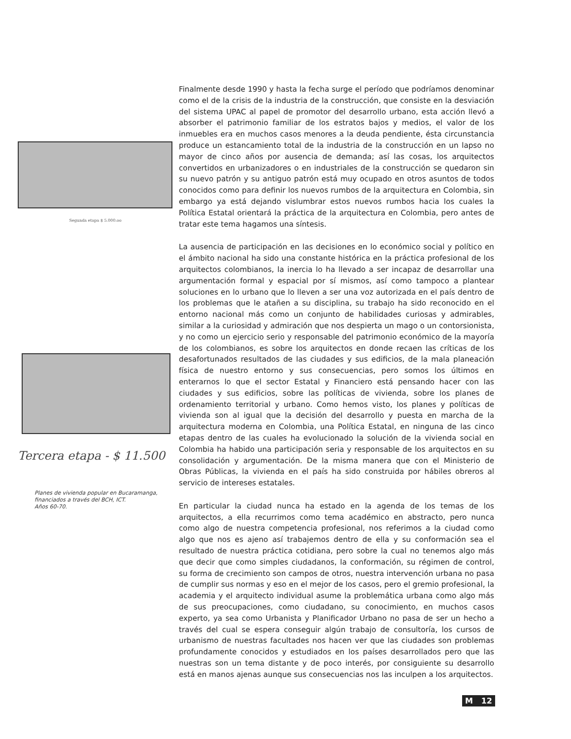Segunda etapa $ 5.000.oo
Tercera etapa - $ 11.500
Planes de vivienda popular en Bucaramanga,
financiados a través del BCH, ICT.
Años 60-70.
Finalmente desde 1990 y hasta la fecha surge el período que podríamos denominar como el de la crisis de la industria de la construcción, que consiste en la desviación del sistema UPAC al papel de promotor del desarrollo urbano, esta acción llevó a absorber el patrimonio familiar de los estratos bajos y medios, el valor de los inmuebles era en muchos casos menores a la deuda pendiente, ésta circunstancia produce un estancamiento total de la industria de la construcción en un lapso no mayor de cinco años por ausencia de demanda; así las cosas, los arquitectos convertidos en urbanizadores o en industriales de la construcción se quedaron sin su nuevo patrón y su antiguo patrón está muy ocupado en otros asuntos de todos conocidos como para definir los nuevos rumbos de la arquitectura en Colombia, sin embargo ya está dejando vislumbrar estos nuevos rumbos hacia los cuales la Política Estatal orientará la práctica de la arquitectura en Colombia, pero antes de tratar este tema hagamos una síntesis.
La ausencia de participación en las decisiones en lo económico social y político en el ámbito nacional ha sido una constante histórica en la práctica profesional de los arquitectos colombianos, la inercia lo ha llevado a ser incapaz de desarrollar una argumentación formal y espacial por sí mismos, así como tampoco a plantear soluciones en lo urbano que lo lleven a ser una voz autorizada en el país dentro de los problemas que le atañen a su disciplina, su trabajo ha sido reconocido en el entorno nacional más como un conjunto de habilidades curiosas y admirables, similar a la curiosidad y admiración que nos despierta un mago o un contorsionista, y no como un ejercicio serio y responsable del patrimonio económico de la mayoría de los colombianos, es sobre los arquitectos en donde recaen las críticas de los desafortunados resultados de las ciudades y sus edificios, de la mala planeación física de nuestro entorno y sus consecuencias, pero somos los últimos en enterarnos lo que el sector Estatal y Financiero está pensando hacer con las ciudades y sus edificios, sobre las políticas de vivienda, sobre los planes de ordenamiento territorial y urbano. Como hemos visto, los planes y políticas de vivienda son al igual que la decisión del desarrollo y puesta en marcha de la arquitectura moderna en Colombia, una Política Estatal, en ninguna de las cinco etapas dentro de las cuales ha evolucionado la solución de la vivienda social en Colombia ha habido una participación seria y responsable de los arquitectos en su consolidación y argumentación. De la misma manera que con el Ministerio de Obras Públicas, la vivienda en el país ha sido construida por hábiles obreros al servicio de intereses estatales.
En particular la ciudad nunca ha estado en la agenda de los temas de los arquitectos, a ella recurrimos como tema académico en abstracto, pero nunca como algo de nuestra competencia profesional, nos referimos a la ciudad como algo que nos es ajeno así trabajemos dentro de ella y su conformación sea el resultado de nuestra práctica cotidiana, pero sobre la cual no tenemos algo más que decir que como simples ciudadanos, la conformación, su régimen de control, su forma de crecimiento son campos de otros, nuestra intervención urbana no pasa de cumplir sus normas y eso en el mejor de los casos, pero el gremio profesional, la academia y el arquitecto individual asume la problemática urbana como algo más de sus preocupaciones, como ciudadano, su conocimiento, en muchos casos experto, ya sea como Urbanista y Planificador Urbano no pasa de ser un hecho a través del cual se espera conseguir algún trabajo de consultoría, los cursos de urbanismo de nuestras facultades nos hacen ver que las ciudades son problemas profundamente conocidos y estudiados en los países desarrollados pero que las nuestras son un tema distante y de poco interés, por consiguiente su desarrollo está en manos ajenas aunque sus consecuencias nos las inculpen a los arquitectos.
M 12